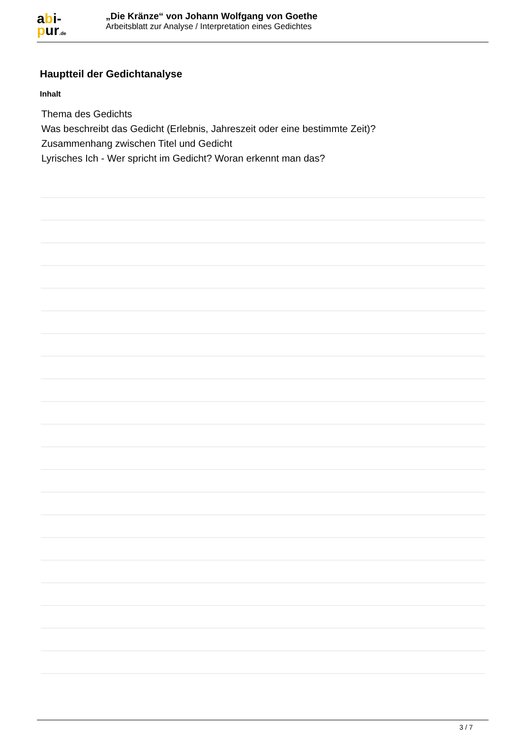abi-
pur.de
„Die Kränze“ von Johann Wolfgang von Goethe
Arbeitsblatt zur Analyse / Interpretation eines Gedichtes
Hauptteil der Gedichtanalyse
Inhalt
Thema des Gedichts
Was beschreibt das Gedicht (Erlebnis, Jahreszeit oder eine bestimmte Zeit)?
Zusammenhang zwischen Titel und Gedicht
Lyrisches Ich - Wer spricht im Gedicht? Woran erkennt man das?
3 / 7